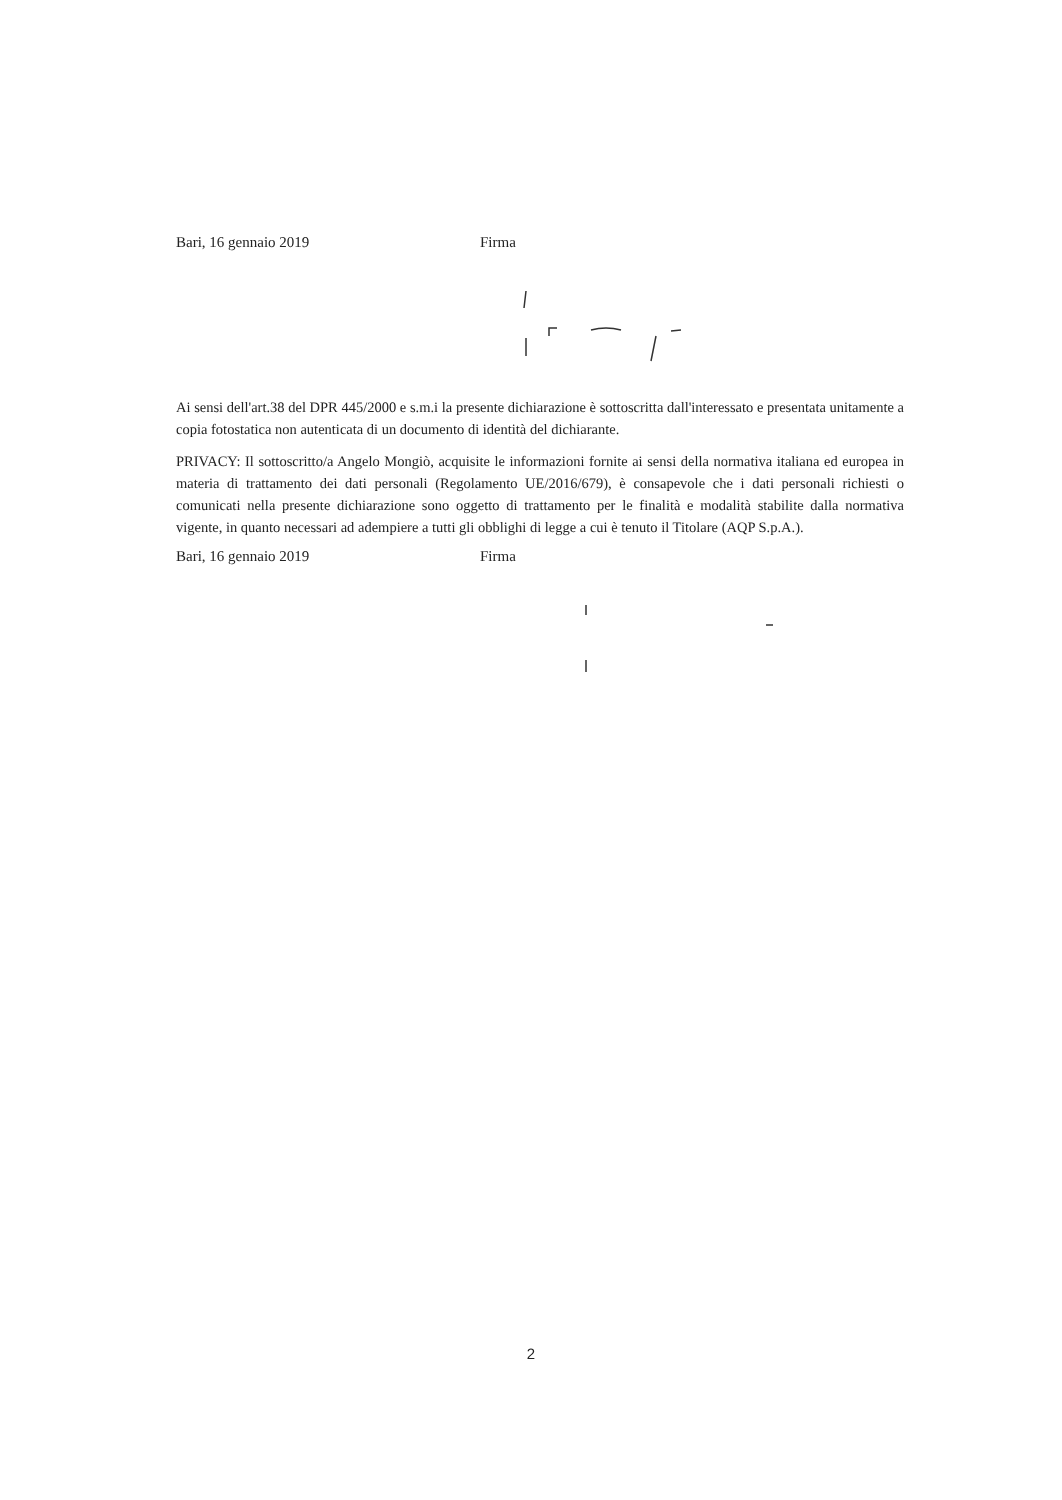Bari, 16 gennaio 2019 Firma
Ai sensi dell'art.38 del DPR 445/2000 e s.m.i la presente dichiarazione è sottoscritta dall'interessato e presentata unitamente a copia fotostatica non autenticata di un documento di identità del dichiarante.
PRIVACY: Il sottoscritto/a Angelo Mongiò, acquisite le informazioni fornite ai sensi della normativa italiana ed europea in materia di trattamento dei dati personali (Regolamento UE/2016/679), è consapevole che i dati personali richiesti o comunicati nella presente dichiarazione sono oggetto di trattamento per le finalità e modalità stabilite dalla normativa vigente, in quanto necessari ad adempiere a tutti gli obblighi di legge a cui è tenuto il Titolare (AQP S.p.A.).
Bari, 16 gennaio 2019 Firma
2